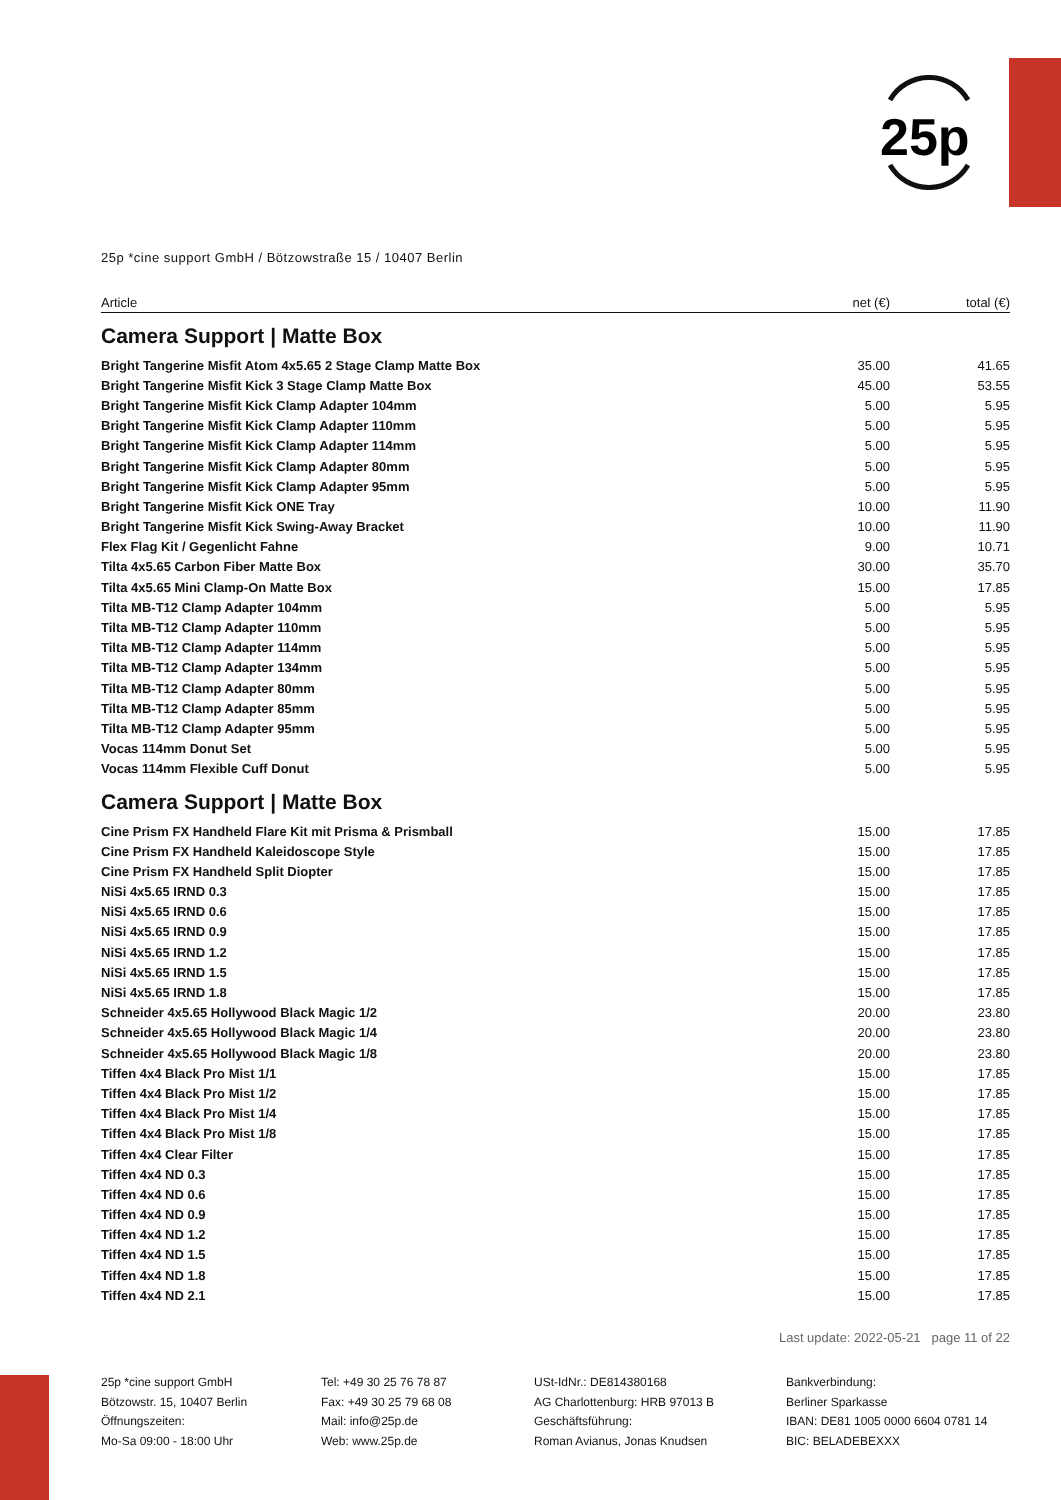25p
25p *cine support GmbH / Bötzowstraße 15 / 10407 Berlin
| Article | net (€) | total (€) |
| --- | --- | --- |
| Camera Support / Matte Box | | |
| Bright Tangerine Misfit Atom 4x5.65 2 Stage Clamp Matte Box | 35.00 | 41.65 |
| Bright Tangerine Misfit Kick 3 Stage Clamp Matte Box | 45.00 | 53.55 |
| Bright Tangerine Misfit Kick Clamp Adapter 104mm | 5.00 | 5.95 |
| Bright Tangerine Misfit Kick Clamp Adapter 110mm | 5.00 | 5.95 |
| Bright Tangerine Misfit Kick Clamp Adapter 114mm | 5.00 | 5.95 |
| Bright Tangerine Misfit Kick Clamp Adapter 80mm | 5.00 | 5.95 |
| Bright Tangerine Misfit Kick Clamp Adapter 95mm | 5.00 | 5.95 |
| Bright Tangerine Misfit Kick ONE Tray | 10.00 | 11.90 |
| Bright Tangerine Misfit Kick Swing-Away Bracket | 10.00 | 11.90 |
| Flex Flag Kit / Gegenlicht Fahne | 9.00 | 10.71 |
| Tilta 4x5.65 Carbon Fiber Matte Box | 30.00 | 35.70 |
| Tilta 4x5.65 Mini Clamp-On Matte Box | 15.00 | 17.85 |
| Tilta MB-T12 Clamp Adapter 104mm | 5.00 | 5.95 |
| Tilta MB-T12 Clamp Adapter 110mm | 5.00 | 5.95 |
| Tilta MB-T12 Clamp Adapter 114mm | 5.00 | 5.95 |
| Tilta MB-T12 Clamp Adapter 134mm | 5.00 | 5.95 |
| Tilta MB-T12 Clamp Adapter 80mm | 5.00 | 5.95 |
| Tilta MB-T12 Clamp Adapter 85mm | 5.00 | 5.95 |
| Tilta MB-T12 Clamp Adapter 95mm | 5.00 | 5.95 |
| Vocas 114mm Donut Set | 5.00 | 5.95 |
| Vocas 114mm Flexible Cuff Donut | 5.00 | 5.95 |
| Camera Support / Matte Box | | |
| Cine Prism FX Handheld Flare Kit mit Prisma & Prismball | 15.00 | 17.85 |
| Cine Prism FX Handheld Kaleidoscope Style | 15.00 | 17.85 |
| Cine Prism FX Handheld Split Diopter | 15.00 | 17.85 |
| NiSi 4x5.65 IRND 0.3 | 15.00 | 17.85 |
| NiSi 4x5.65 IRND 0.6 | 15.00 | 17.85 |
| NiSi 4x5.65 IRND 0.9 | 15.00 | 17.85 |
| NiSi 4x5.65 IRND 1.2 | 15.00 | 17.85 |
| NiSi 4x5.65 IRND 1.5 | 15.00 | 17.85 |
| NiSi 4x5.65 IRND 1.8 | 15.00 | 17.85 |
| Schneider 4x5.65 Hollywood Black Magic 1/2 | 20.00 | 23.80 |
| Schneider 4x5.65 Hollywood Black Magic 1/4 | 20.00 | 23.80 |
| Schneider 4x5.65 Hollywood Black Magic 1/8 | 20.00 | 23.80 |
| Tiffen 4x4 Black Pro Mist 1/1 | 15.00 | 17.85 |
| Tiffen 4x4 Black Pro Mist 1/2 | 15.00 | 17.85 |
| Tiffen 4x4 Black Pro Mist 1/4 | 15.00 | 17.85 |
| Tiffen 4x4 Black Pro Mist 1/8 | 15.00 | 17.85 |
| Tiffen 4x4 Clear Filter | 15.00 | 17.85 |
| Tiffen 4x4 ND 0.3 | 15.00 | 17.85 |
| Tiffen 4x4 ND 0.6 | 15.00 | 17.85 |
| Tiffen 4x4 ND 0.9 | 15.00 | 17.85 |
| Tiffen 4x4 ND 1.2 | 15.00 | 17.85 |
| Tiffen 4x4 ND 1.5 | 15.00 | 17.85 |
| Tiffen 4x4 ND 1.8 | 15.00 | 17.85 |
| Tiffen 4x4 ND 2.1 | 15.00 | 17.85 |
Last update: 2022-05-21 page 11 of 22
25p *cine support GmbH
Bötzowstr. 15, 10407 Berlin
Öffnungszeiten:
Mo-Sa 09:00 - 18:00 Uhr
Tel: +49 30 25 76 78 87
Fax: +49 30 25 79 68 08
Mail: info@25p.de
Web: www.25p.de
USt-IdNr.: DE814380168
AG Charlottenburg: HRB 97013 B
Geschäftsführung:
Roman Avianus, Jonas Knudsen
Bankverbindung:
Berliner Sparkasse
IBAN: DE81 1005 0000 6604 0781 14
BIC: BELADEBEXXX